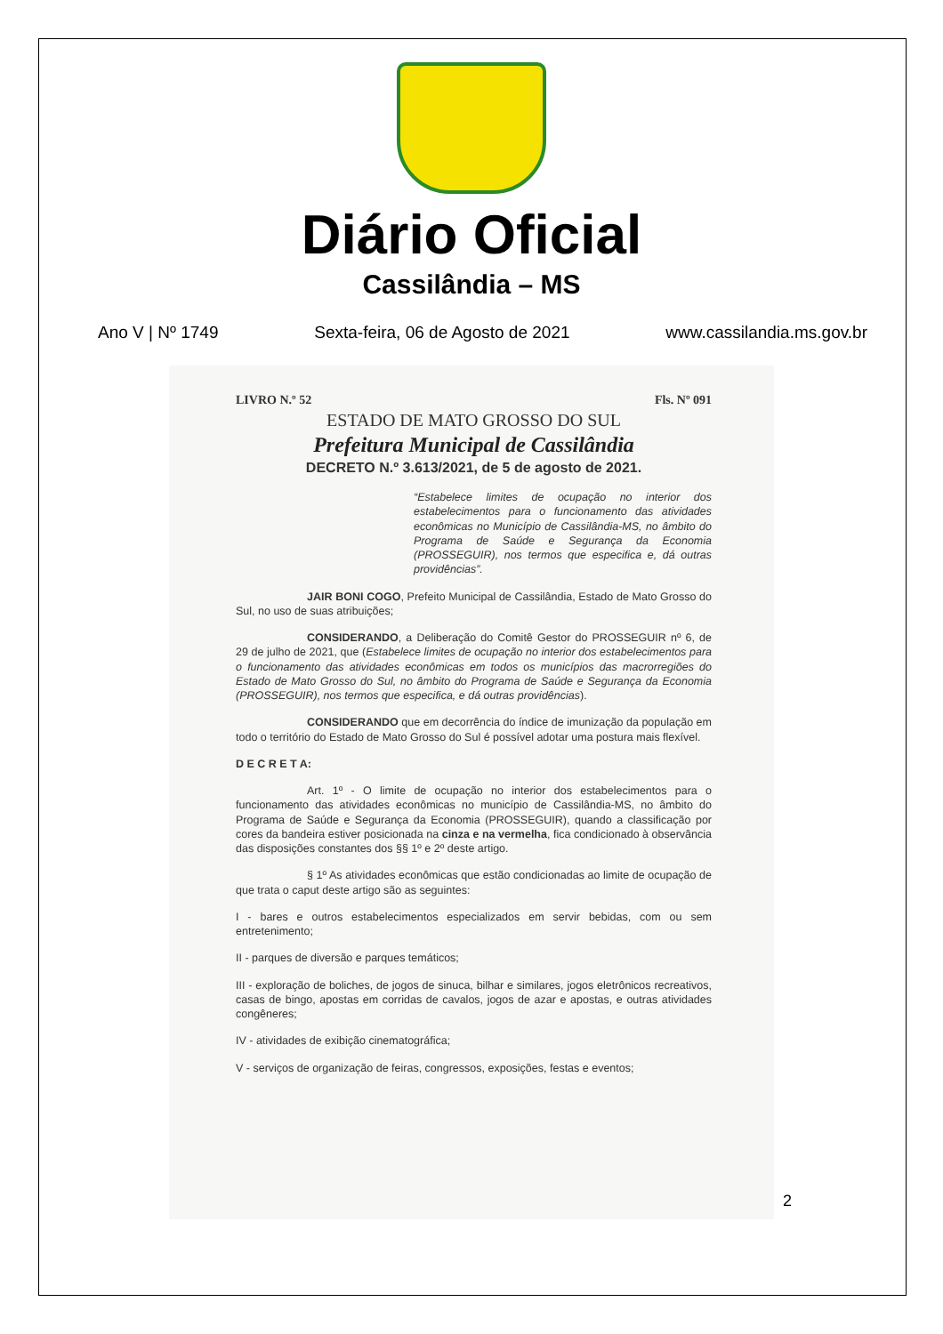Diário Oficial
Cassilândia – MS
Ano V | Nº 1749 Sexta-feira, 06 de Agosto de 2021 www.cassilandia.ms.gov.br
LIVRO N.º 52 Fls. Nº 091
ESTADO DE MATO GROSSO DO SUL
Prefeitura Municipal de Cassilândia
DECRETO N.º 3.613/2021, de 5 de agosto de 2021.
“Estabelece limites de ocupação no interior dos estabelecimentos para o funcionamento das atividades econômicas no Município de Cassilândia-MS, no âmbito do Programa de Saúde e Segurança da Economia (PROSSEGUIR), nos termos que especifica e, dá outras providências”.
JAIR BONI COGO, Prefeito Municipal de Cassilândia, Estado de Mato Grosso do Sul, no uso de suas atribuições;
CONSIDERANDO, a Deliberação do Comitê Gestor do PROSSEGUIR nº 6, de 29 de julho de 2021, que (Estabelece limites de ocupação no interior dos estabelecimentos para o funcionamento das atividades econômicas em todos os municípios das macrorregiões do Estado de Mato Grosso do Sul, no âmbito do Programa de Saúde e Segurança da Economia (PROSSEGUIR), nos termos que especifica, e dá outras providências).
CONSIDERANDO que em decorrência do índice de imunização da população em todo o território do Estado de Mato Grosso do Sul é possível adotar uma postura mais flexível.
D E C R E T A:
Art. 1º - O limite de ocupação no interior dos estabelecimentos para o funcionamento das atividades econômicas no município de Cassilândia-MS, no âmbito do Programa de Saúde e Segurança da Economia (PROSSEGUIR), quando a classificação por cores da bandeira estiver posicionada na cinza e na vermelha, fica condicionado à observância das disposições constantes dos §§ 1º e 2º deste artigo.
§ 1º As atividades econômicas que estão condicionadas ao limite de ocupação de que trata o caput deste artigo são as seguintes:
I - bares e outros estabelecimentos especializados em servir bebidas, com ou sem entretenimento;
II - parques de diversão e parques temáticos;
III - exploração de boliches, de jogos de sinuca, bilhar e similares, jogos eletrônicos recreativos, casas de bingo, apostas em corridas de cavalos, jogos de azar e apostas, e outras atividades congêneres;
IV - atividades de exibição cinematográfica;
V - serviços de organização de feiras, congressos, exposições, festas e eventos;
2